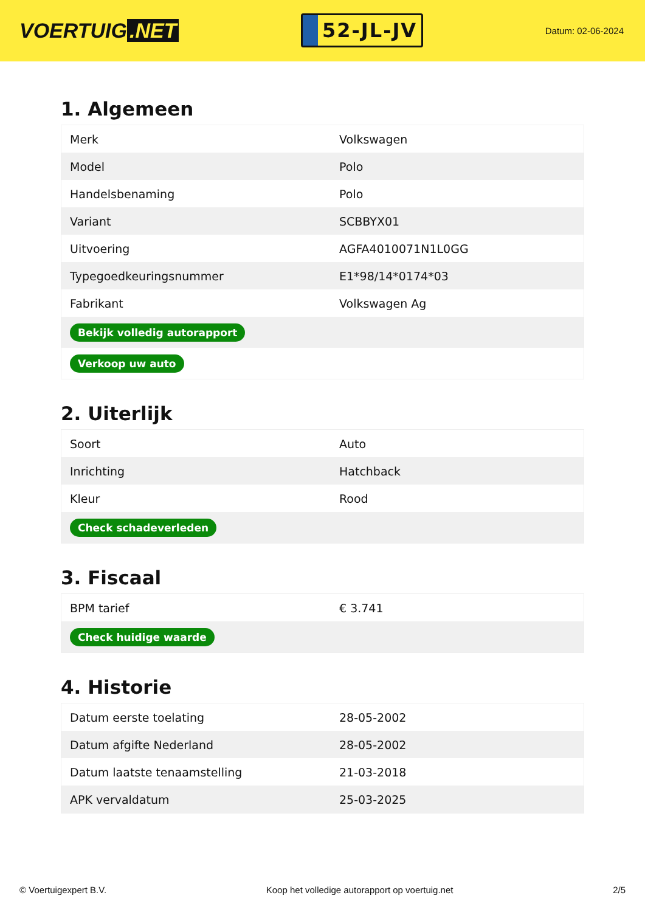VOERTUIG.NET
52-JL-JV
Datum: 02-06-2024
1. Algemeen
| Merk | Volkswagen |
| Model | Polo |
| Handelsbenaming | Polo |
| Variant | SCBBYX01 |
| Uitvoering | AGFA4010071N1L0GG |
| Typegoedkeuringsnummer | E1*98/14*0174*03 |
| Fabrikant | Volkswagen Ag |
| Bekijk volledig autorapport | |
| Verkoop uw auto | |
2. Uiterlijk
| Soort | Auto |
| Inrichting | Hatchback |
| Kleur | Rood |
| Check schadeverleden | |
3. Fiscaal
| BPM tarief | € 3.741 |
| Check huidige waarde | |
4. Historie
| Datum eerste toelating | 28-05-2002 |
| Datum afgifte Nederland | 28-05-2002 |
| Datum laatste tenaamstelling | 21-03-2018 |
| APK vervaldatum | 25-03-2025 |
© Voertuigexpert B.V. Koop het volledige autorapport op voertuig.net 2/5